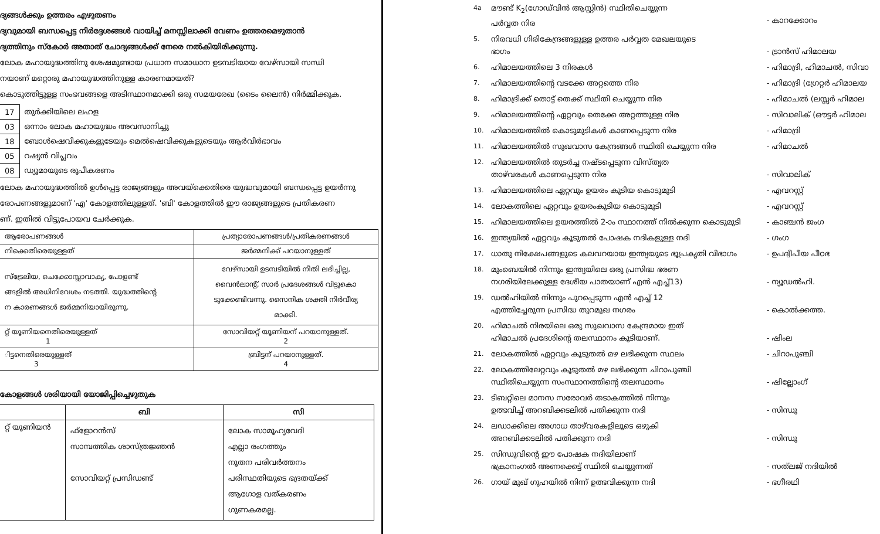ദ്യങ്ങൾക്കും ഉത്തരം എഴുതണം
ദ്യവുമായി ബന്ധപ്പെട്ട നിർദ്ദേശങ്ങൾ വായിച്ച് മനസ്സിലാക്കി വേണം ഉത്തരമെഴുതാൻ
ദ്യത്തിനും സ്കോർ അതാത് ചോദ്യങ്ങൾക്ക് നേരെ നൽകിയിരിക്കുന്നു.
ലോക മഹായുദ്ധത്തിനു ശേഷമുണ്ടായ പ്രധാന സമാധാന ഉടമ്പടിയായ വേഴ്സായി സന്ധി
നയാണ് മറ്റൊരു മഹായുദ്ധത്തിനുള്ള കാരണമായത്?
കൊടുത്തിട്ടുള്ള സംഭവങ്ങളെ അടിസ്ഥാനമാക്കി ഒരു സമയരേഖ (ടൈം ലൈൻ) നിർമ്മിക്കുക.
| 17 | തുർക്കിയിലെ ലഹള |
| 03 | ഒന്നാം ലോക മഹായുദ്ധം അവസാനിച്ചു |
| 18 | ബോൾഷെവിക്കുകളുടേയും മെൽഷെവിക്കുകളുടെയും ആർവിർഭാവം |
| 05 | റഷ്യൻ വിപ്ലവം |
| 08 | ഡ്യൂമായുടെ രൂപീകരണം |
ലോക മഹായുദ്ധത്തിൽ ഉൾപ്പെട്ട രാജ്യങ്ങളും അവയ്ക്കെതിരെ യുദ്ധവുമായി ബന്ധപ്പെട്ട ഉയർന്നു
രോപണങ്ങളുമാണ് 'എ' കോളത്തിലുള്ളത്. 'ബി' കോളത്തിൽ ഈ രാജ്യങ്ങളുടെ പ്രതികരണ
ണ്. ഇതിൽ വിട്ടുപോയവ ചേർക്കുക.
| ആരോപണങ്ങൾ | പ്രത്യാരോപണങ്ങൾ/പ്രതികരണങ്ങൾ |
| നിക്കെതിരെയുള്ളത് | ജർമ്മനിക്ക് പറയാനുള്ളത് |
| സ്ട്രേലിയ, ചെക്കോസ്ലാവാക്യ, പോളണ്ട് ങ്ങളിൽ അധിനിവേശം നടത്തി. യുദ്ധത്തിന്റെ ന കാരണങ്ങൾ ജർമ്മനിയായിരുന്നു. | വേഴ്സായി ഉടമ്പടിയിൽ നീതി ലഭിച്ചില്ല, വൈൻലാന്റ്, സാർ പ്രദേശങ്ങൾ വിട്ടുകൊ ടുക്കേണ്ടിവന്നു. സൈനിക ശക്തി നിർവീര്യ മാക്കി. |
| റ്റ് യൂണിയനെതിരെയുള്ളത് 1 | സോവിയറ്റ് യൂണിയന് പറയാനുള്ളത്. 2 |
| ിട്ടനെതിരെയുള്ളത് 3 | ബ്രിട്ടന് പറയാനുള്ളത്. 4 |
കോളങ്ങൾ ശരിയായി യോജിപ്പിച്ചെഴുതുക
| | ബി | സി |
| --- | --- | --- |
| റ്റ് യൂണിയൻ | ഫ്ളോറൻസ് സാമ്പത്തിക ശാസ്ത്രജ്ഞൻ സോവിയറ്റ് പ്രസിഡണ്ട് | ലോക സാമൂഹ്യവേദി എല്ലാ രംഗത്തും നൂതന പരിവർത്തനം പരിസ്ഥതിയുടെ ഭദ്രതയ്ക്ക് ആഗോള വത്കരണം ഗുണകരമല്ല. |
| 4a | മൗണ്ട് K<sub>2</sub>(ഗോഡ്‌വിൻ ആസ്റ്റിൻ) സ്ഥിതിചെയ്യുന്ന പർവ്വത നിര | - കാറക്കോറം |
| 5. | നിരവധി ഗിരികേന്ദ്രങ്ങളുള്ള ഉത്തര പർവ്വത മേഖലയുടെ ഭാഗം | - ട്രാൻസ് ഹിമാലയ |
| 6. | ഹിമാലയത്തിലെ 3 നിരകൾ | - ഹിമാദ്രി, ഹിമാചൽ, സിവാ |
| 7. | ഹിമാലയത്തിന്റെ വടക്കേ അറ്റത്തെ നിര | - ഹിമാദ്രി (ഗ്രേറ്റർ ഹിമാലയ |
| 8. | ഹിമാദ്രിക്ക് തൊട്ട് തെക്ക് സ്ഥിതി ചെയ്യുന്ന നിര | - ഹിമാചൽ (ലസ്സർ ഹിമാല |
| 9. | ഹിമാലയത്തിന്റെ ഏറ്റവും തെക്കേ അറ്റത്തുള്ള നിര | - സിവാലിക് (ഔട്ടർ ഹിമാല |
| 10. | ഹിമാലയത്തിൽ കൊടുമുടികൾ കാണപ്പെടുന്ന നിര | - ഹിമാദ്രി |
| 11. | ഹിമാലയത്തിൽ സുഖവാസ കേന്ദ്രങ്ങൾ സ്ഥിതി ചെയ്യുന്ന നിര | - ഹിമാചൽ |
| 12. | ഹിമാലയത്തിൽ തുടർച്ച നഷ്ടപ്പെടുന്ന വിസ്തൃത താഴ്‌വരകൾ കാണപ്പെടുന്ന നിര | - സിവാലിക് |
| 13. | ഹിമാലയത്തിലെ ഏറ്റവും ഉയരം കൂടിയ കൊടുമുടി | - എവറസ്റ്റ് |
| 14. | ലോകത്തിലെ ഏറ്റവും ഉയരംകൂടിയ കൊടുമുടി | - എവറസ്റ്റ് |
| 15. | ഹിമാലയത്തിലെ ഉയരത്തിൽ 2-ാം സ്ഥാനത്ത് നിൽക്കുന്ന കൊടുമുടി | - കാഞ്ചൻ ജംഗ |
| 16. | ഇന്ത്യയിൽ ഏറ്റവും കൂടുതൽ പോഷക നദികളുള്ള നദി | - ഗംഗ |
| 17. | ധാതു നിക്ഷേപങ്ങളുടെ കലവറയായ ഇന്ത്യയുടെ ഭൂപ്രകൃതി വിഭാഗം | - ഉപദ്വീപീയ പീഠഭ |
| 18. | മുംബെയിൽ നിന്നും ഇന്ത്യയിലെ ഒരു പ്രസിദ്ധ ഭരണ നഗരിയിലേക്കുള്ള ദേശീയ പാതയാണ് എൻ എച്ച്13) | - ന്യൂഡൽഹി. |
| 19. | ഡൽഹിയിൽ നിന്നും പുറപ്പെടുന്ന എൻ എച്ച് 12 എത്തിച്ചേരുന്ന പ്രസിദ്ധ തുറമുഖ നഗരം | - കൊൽക്കത്ത. |
| 20. | ഹിമാചൽ നിരയിലെ ഒരു സുഖവാസ കേന്ദ്രമായ ഇത് ഹിമാചൽ പ്രദേശിന്റെ തലസ്ഥാനം കൂടിയാണ്. | - ഷിംല |
| 21. | ലോകത്തിൽ ഏറ്റവും കൂടുതൽ മഴ ലഭിക്കുന്ന സ്ഥലം | - ചിറാപുഞ്ചി |
| 22. | ലോകത്തിലേറ്റവും കൂടുതൽ മഴ ലഭിക്കുന്ന ചിറാപുഞ്ചി സ്ഥിതിചെയ്യുന്ന സംസ്ഥാനത്തിന്റെ തലസ്ഥാനം | - ഷില്ലോംഗ് |
| 23. | ടിബറ്റിലെ മാനസ സരോവർ തടാകത്തിൽ നിന്നും ഉത്ഭവിച്ച് അറബിക്കടലിൽ പതിക്കുന്ന നദി | - സിന്ധു |
| 24. | ലഡാക്കിലെ അഗാധ താഴ്‌വരകളിലൂടെ ഒഴുകി അറബിക്കടലിൽ പതിക്കുന്ന നദി | - സിന്ധു |
| 25. | സിന്ധുവിന്റെ ഈ പോഷക നദിയിലാണ് ഭക്രാനംഗൽ അണക്കെട്ട് സ്ഥിതി ചെയ്യുന്നത് | - സത്‌ലജ് നദിയിൽ |
| 26. | ഗായ് മുഖ് ഗുഹയിൽ നിന്ന് ഉത്ഭവിക്കുന്ന നദി | - ഭഗീരഥി |